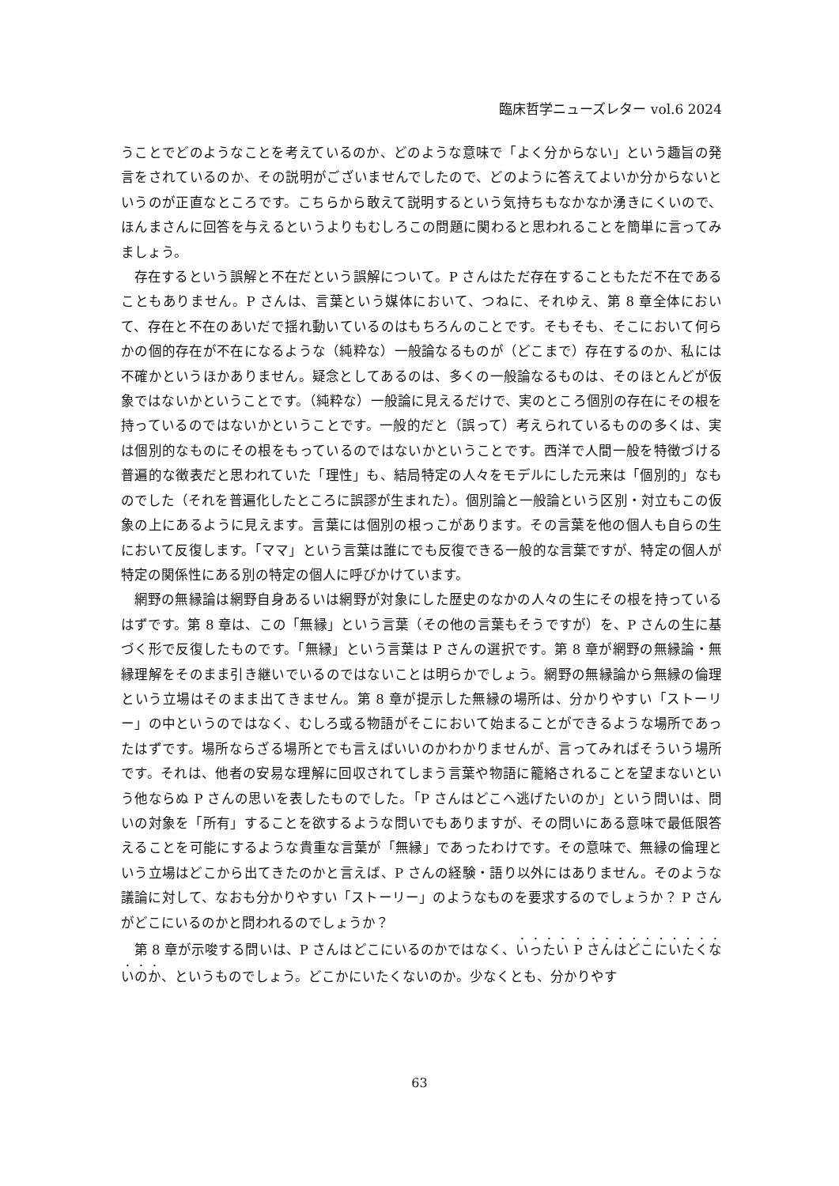臨床哲学ニューズレター vol.6 2024
うことでどのようなことを考えているのか、どのような意味で「よく分からない」という趣旨の発言をされているのか、その説明がございませんでしたので、どのように答えてよいか分からないというのが正直なところです。こちらから敢えて説明するという気持ちもなかなか湧きにくいので、ほんまさんに回答を与えるというよりもむしろこの問題に関わると思われることを簡単に言ってみましょう。
存在するという誤解と不在だという誤解について。P さんはただ存在することもただ不在であることもありません。P さんは、言葉という媒体において、つねに、それゆえ、第 8 章全体において、存在と不在のあいだで揺れ動いているのはもちろんのことです。そもそも、そこにおいて何らかの個的存在が不在になるような（純粋な）一般論なるものが（どこまで）存在するのか、私には不確かというほかありません。疑念としてあるのは、多くの一般論なるものは、そのほとんどが仮象ではないかということです。（純粋な）一般論に見えるだけで、実のところ個別の存在にその根を持っているのではないかということです。一般的だと（誤って）考えられているものの多くは、実は個別的なものにその根をもっているのではないかということです。西洋で人間一般を特徴づける普遍的な徴表だと思われていた「理性」も、結局特定の人々をモデルにした元来は「個別的」なものでした（それを普遍化したところに誤謬が生まれた）。個別論と一般論という区別・対立もこの仮象の上にあるように見えます。言葉には個別の根っこがあります。その言葉を他の個人も自らの生において反復します。「ママ」という言葉は誰にでも反復できる一般的な言葉ですが、特定の個人が特定の関係性にある別の特定の個人に呼びかけています。
網野の無縁論は網野自身あるいは網野が対象にした歴史のなかの人々の生にその根を持っているはずです。第 8 章は、この「無縁」という言葉（その他の言葉もそうですが）を、P さんの生に基づく形で反復したものです。「無縁」という言葉は P さんの選択です。第 8 章が網野の無縁論・無縁理解をそのまま引き継いでいるのではないことは明らかでしょう。網野の無縁論から無縁の倫理という立場はそのまま出てきません。第 8 章が提示した無縁の場所は、分かりやすい「ストーリー」の中というのではなく、むしろ或る物語がそこにおいて始まることができるような場所であったはずです。場所ならざる場所とでも言えばいいのかわかりませんが、言ってみればそういう場所です。それは、他者の安易な理解に回収されてしまう言葉や物語に籠絡されることを望まないという他ならぬ P さんの思いを表したものでした。「P さんはどこへ逃げたいのか」という問いは、問いの対象を「所有」することを欲するような問いでもありますが、その問いにある意味で最低限答えることを可能にするような貴重な言葉が「無縁」であったわけです。その意味で、無縁の倫理という立場はどこから出てきたのかと言えば、P さんの経験・語り以外にはありません。そのような議論に対して、なおも分かりやすい「ストーリー」のようなものを要求するのでしょうか？ P さんがどこにいるのかと問われるのでしょうか？
第 8 章が示唆する問いは、P さんはどこにいるのかではなく、いったい P さんはどこにいたくないのか、というものでしょう。どこかにいたくないのか。少なくとも、分かりやす
63